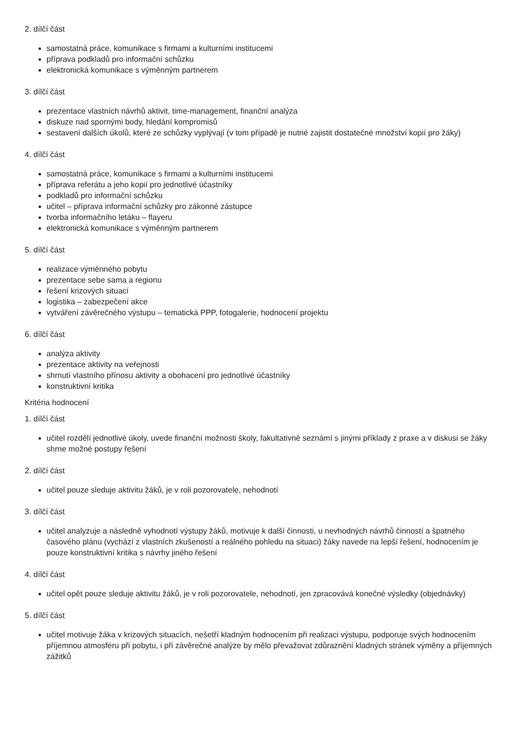2. dílčí část
samostatná práce, komunikace s firmami a kulturními institucemi
příprava podkladů pro informační schůzku
elektronická komunikace s výměnným partnerem
3. dílčí část
prezentace vlastních návrhů aktivit, time-management, finanční analýza
diskuze nad spornými body, hledání kompromisů
sestavení dalších úkolů, které ze schůzky vyplývají (v tom případě je nutné zajistit dostatečné množství kopií pro žáky)
4. dílčí část
samostatná práce, komunikace s firmami a kulturními institucemi
příprava referátu a jeho kopií pro jednotlivé účastníky
podkladů pro informační schůzku
učitel – příprava informační schůzky pro zákonné zástupce
tvorba informačního letáku – flayeru
elektronická komunikace s výměnným partnerem
5. dílčí část
realizace výměnného pobytu
prezentace sebe sama a regionu
řešení krizových situací
logistika – zabezpečení akce
vytváření závěrečného výstupu – tematická PPP, fotogalerie, hodnocení projektu
6. dílčí část
analýza aktivity
prezentace aktivity na veřejnosti
shrnutí vlastního přínosu aktivity a obohacení pro jednotlivé účastníky
konstruktivní kritika
Kritéria hodnocení
1. dílčí část
učitel rozdělí jednotlivé úkoly, uvede finanční možnosti školy, fakultativně seznámí s jinými příklady z praxe a v diskusi se žáky shrne možné postupy řešení
2. dílčí část
učitel pouze sleduje aktivitu žáků, je v roli pozorovatele, nehodnotí
3. dílčí část
učitel analyzuje a následně vyhodnotí výstupy žáků, motivuje k další činnosti, u nevhodných návrhů činností a špatného časového plánu (vychází z vlastních zkušeností a reálného pohledu na situaci) žáky navede na lepší řešení, hodnocením je pouze konstruktivní kritika s návrhy jiného řešení
4. dílčí část
učitel opět pouze sleduje aktivitu žáků, je v roli pozorovatele, nehodnotí, jen zpracovává konečné výsledky (objednávky)
5. dílčí část
učitel motivuje žáka v krizových situacích, nešetří kladným hodnocením při realizaci výstupu, podporuje svých hodnocením příjemnou atmosféru při pobytu, i při závěrečné analýze by mělo převažovat zdůraznění kladných stránek výměny a příjemných zážitků